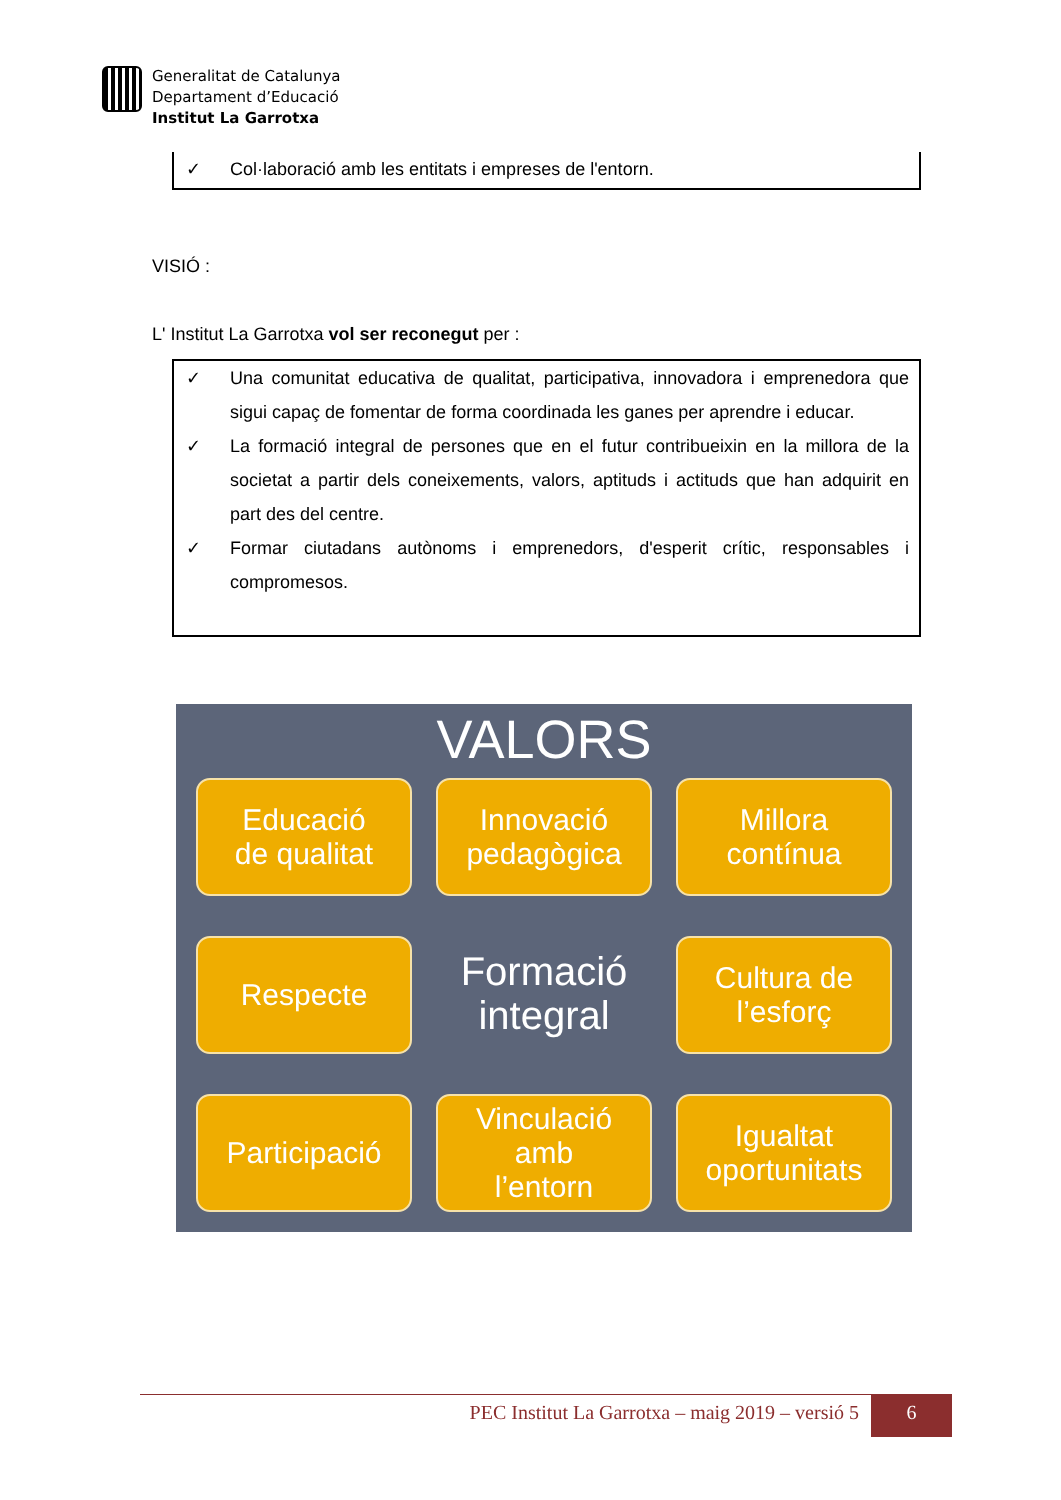Generalitat de Catalunya
Departament d’Educació
Institut La Garrotxa
✓ Col·laboració amb les entitats i empreses de l'entorn.
VISIÓ :
L' Institut La Garrotxa vol ser reconegut per :
✓ Una comunitat educativa de qualitat, participativa, innovadora i emprenedora que sigui capaç de fomentar de forma coordinada les ganes per aprendre i educar.
✓ La formació integral de persones que en el futur contribueixin en la millora de la societat a partir dels coneixements, valors, aptituds i actituds que han adquirit en part des del centre.
✓ Formar ciutadans autònoms i emprenedors, d'esperit crític, responsables i compromesos.
VALORS
Educació
de qualitat
Innovació
pedagògica
Millora
contínua
Respecte
Formació
integral
Cultura de
l’esforç
Participació
Vinculació
amb
l’entorn
Igualtat
oportunitats
PEC Institut La Garrotxa – maig 2019 – versió 5 6